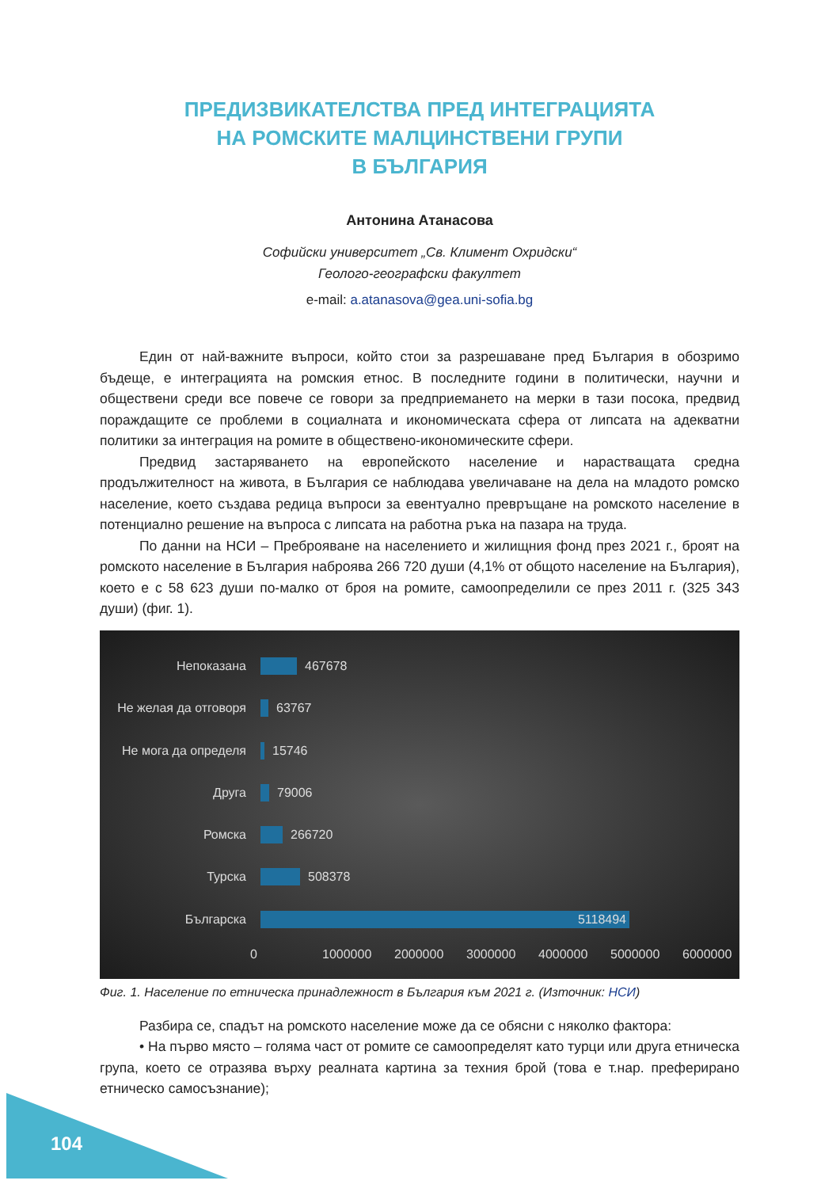ПРЕДИЗВИКАТЕЛСТВА ПРЕД ИНТЕГРАЦИЯТА
НА РОМСКИТЕ МАЛЦИНСТВЕНИ ГРУПИ
В БЪЛГАРИЯ
Антонина Атанасова
Софийски университет „Св. Климент Охридски“
Геолого-географски факултет
e-mail: a.atanasova@gea.uni-sofia.bg
Един от най-важните въпроси, който стои за разрешаване пред България в обозримо бъдеще, е интеграцията на ромския етнос. В последните години в политически, научни и обществени среди все повече се говори за предприемането на мерки в тази посока, предвид пораждащите се проблеми в социалната и икономическата сфера от липсата на адекватни политики за интеграция на ромите в обществено-икономическите сфери.
Предвид застаряването на европейското население и нарастващата средна продължителност на живота, в България се наблюдава увеличаване на дела на младото ромско население, което създава редица въпроси за евентуално превръщане на ромското население в потенциално решение на въпроса с липсата на работна ръка на пазара на труда.
По данни на НСИ – Преброяване на населението и жилищния фонд през 2021 г., броят на ромското население в България наброява 266 720 души (4,1% от общото население на България), което е с 58 623 души по-малко от броя на ромите, самоопределили се през 2011 г. (325 343 души) (фиг. 1).
Непоказана 467678
Не желая да отговоря
63767
Не мога да определя 15746
Друга 79006
Ромска 266720
Турска 508378
Българска
5118494
0 1000000 2000000 3000000 4000000 5000000 6000000
Фиг. 1. Население по етническа принадлежност в България към 2021 г. (Източник: НСИ)
Разбира се, спадът на ромското население може да се обясни с няколко фактора:
• На първо място – голяма част от ромите се самоопределят като турци или друга етническа група, което се отразява върху реалната картина за техния брой (това е т.нар. преферирано етническо самосъзнание);
104